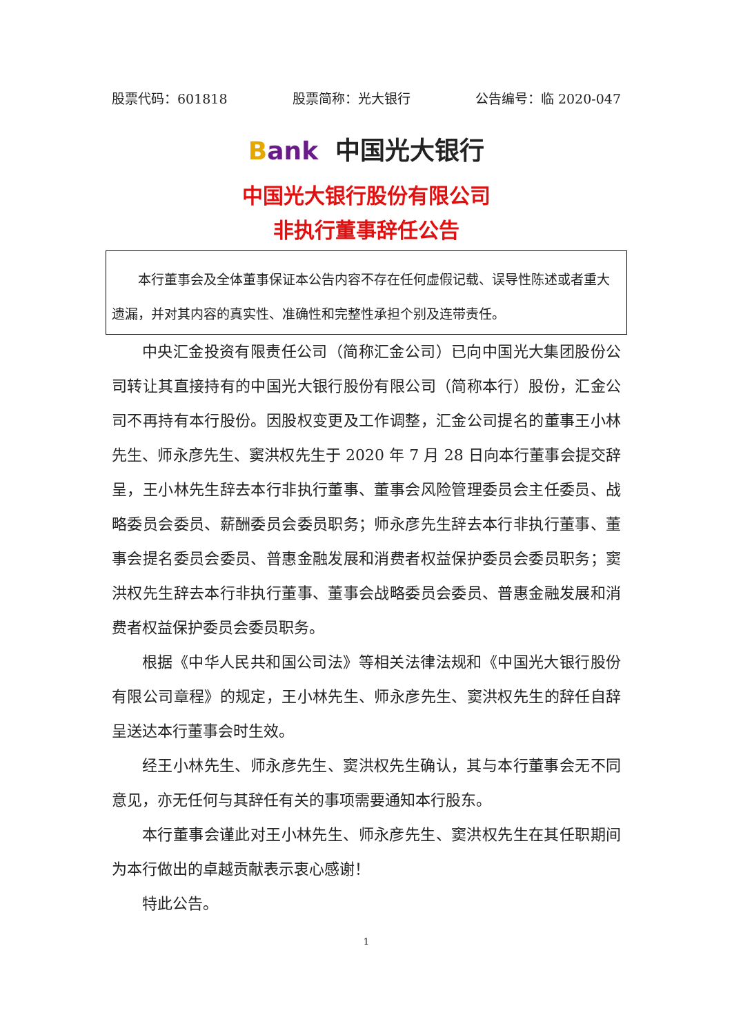股票代码：601818 股票简称：光大银行 公告编号：临 2020-047
Bank 中国光大银行
中国光大银行股份有限公司
非执行董事辞任公告
本行董事会及全体董事保证本公告内容不存在任何虚假记载、误导性陈述或者重大遗漏，并对其内容的真实性、准确性和完整性承担个别及连带责任。
中央汇金投资有限责任公司（简称汇金公司）已向中国光大集团股份公司转让其直接持有的中国光大银行股份有限公司（简称本行）股份，汇金公司不再持有本行股份。因股权变更及工作调整，汇金公司提名的董事王小林先生、师永彦先生、窦洪权先生于 2020 年 7 月 28 日向本行董事会提交辞呈，王小林先生辞去本行非执行董事、董事会风险管理委员会主任委员、战略委员会委员、薪酬委员会委员职务；师永彦先生辞去本行非执行董事、董事会提名委员会委员、普惠金融发展和消费者权益保护委员会委员职务；窦洪权先生辞去本行非执行董事、董事会战略委员会委员、普惠金融发展和消费者权益保护委员会委员职务。
根据《中华人民共和国公司法》等相关法律法规和《中国光大银行股份有限公司章程》的规定，王小林先生、师永彦先生、窦洪权先生的辞任自辞呈送达本行董事会时生效。
经王小林先生、师永彦先生、窦洪权先生确认，其与本行董事会无不同意见，亦无任何与其辞任有关的事项需要通知本行股东。
本行董事会谨此对王小林先生、师永彦先生、窦洪权先生在其任职期间为本行做出的卓越贡献表示衷心感谢！
特此公告。
1